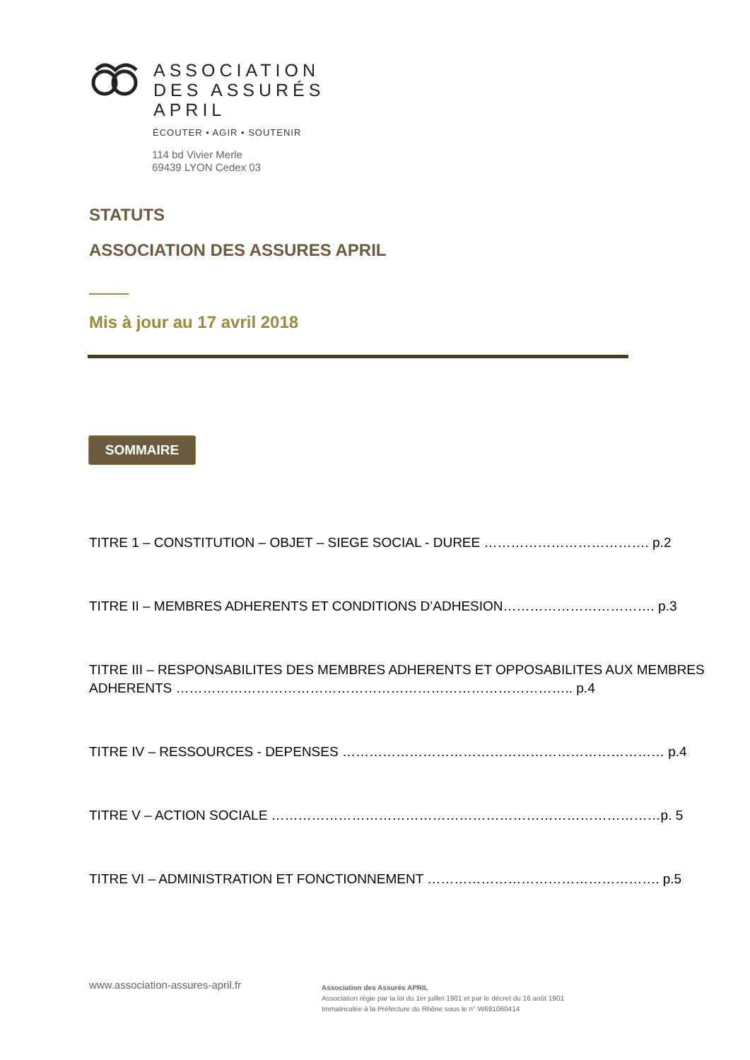ASSOCIATION
DES ASSURÉS
APRIL
ÉCOUTER • AGIR • SOUTENIR
114 bd Vivier Merle
69439 LYON Cedex 03
STATUTS
ASSOCIATION DES ASSURES APRIL
Mis à jour au 17 avril 2018
SOMMAIRE
TITRE 1 – CONSTITUTION – OBJET – SIEGE SOCIAL - DUREE ………………………………. p.2
TITRE II – MEMBRES ADHERENTS ET CONDITIONS D’ADHESION……………………………. p.3
TITRE III – RESPONSABILITES DES MEMBRES ADHERENTS ET OPPOSABILITES AUX MEMBRES ADHERENTS …………………………………………………………………………….. p.4
TITRE IV – RESSOURCES - DEPENSES ……………………………………………………………… p.4
TITRE V – ACTION SOCIALE ……………………………………………………………………………p. 5
TITRE VI – ADMINISTRATION ET FONCTIONNEMENT ……………………………………………. p.5
www.association-assures-april.fr
Association des Assurés APRIL
Association régie par la loi du 1er juillet 1901 et par le décret du 16 août 1901
Immatriculée à la Préfecture du Rhône sous le n° W691060414